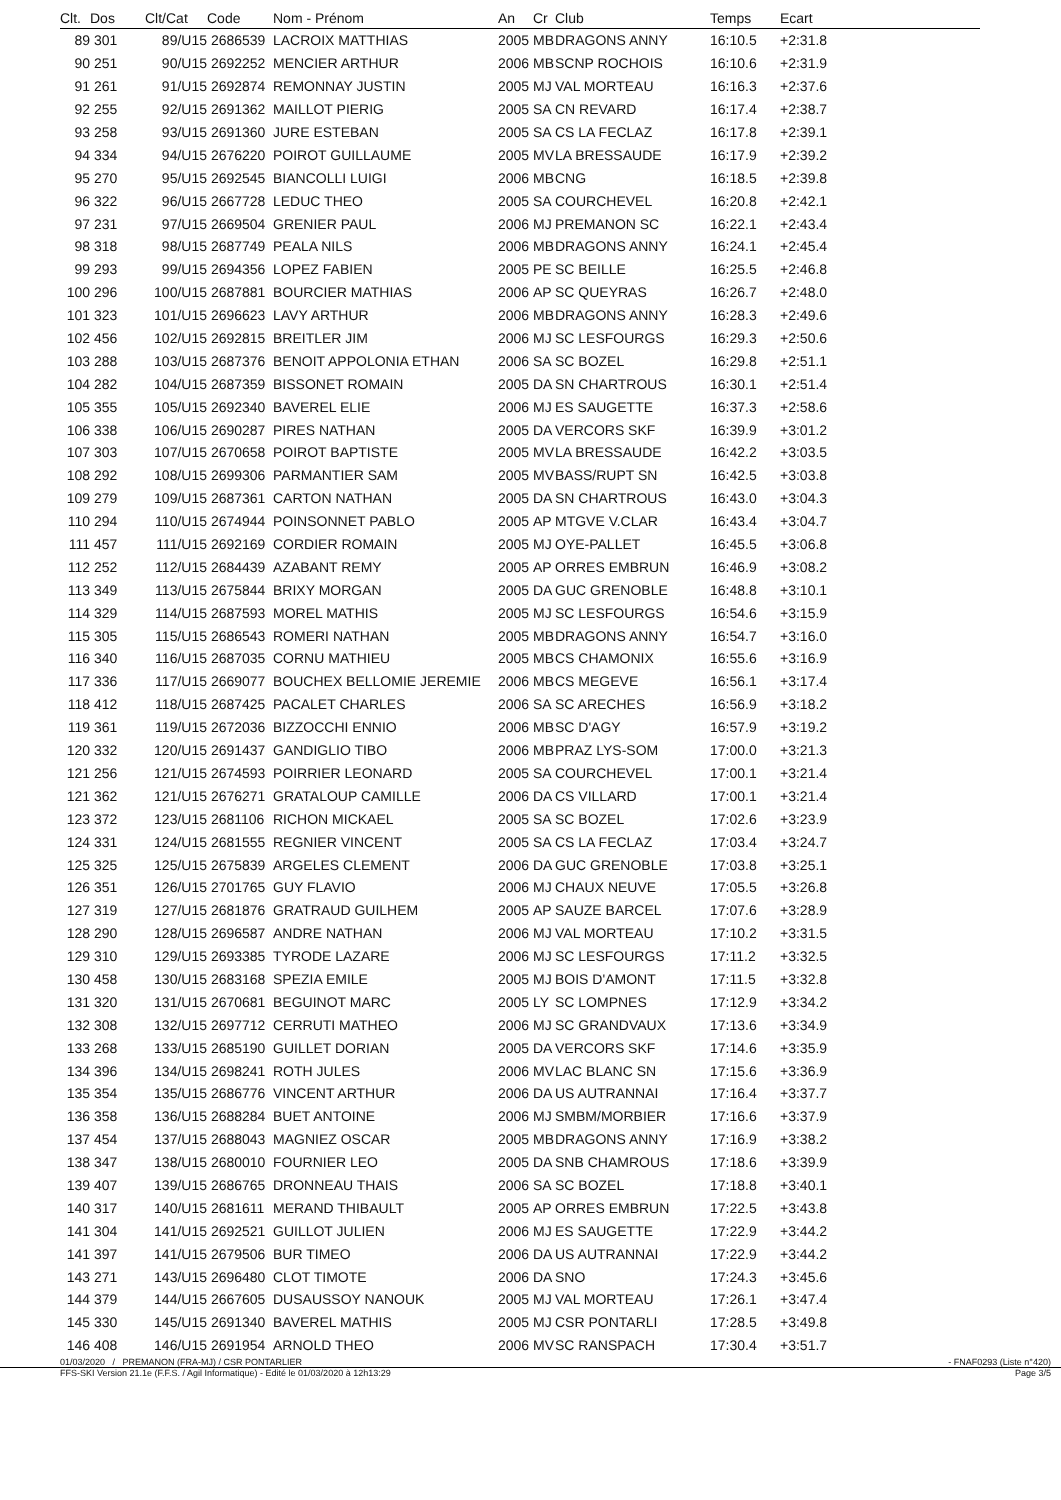| Clt. | Dos | Clt/Cat | Code | Nom - Prénom | An | Cr | Club | Temps | Ecart |
| --- | --- | --- | --- | --- | --- | --- | --- | --- | --- |
| 89 | 301 | 89/U15 | 2686539 | LACROIX MATTHIAS | 2005 | MB | DRAGONS ANNY | 16:10.5 | +2:31.8 |
| 90 | 251 | 90/U15 | 2692252 | MENCIER ARTHUR | 2006 | MB | SCNP ROCHOIS | 16:10.6 | +2:31.9 |
| 91 | 261 | 91/U15 | 2692874 | REMONNAY JUSTIN | 2005 | MJ | VAL MORTEAU | 16:16.3 | +2:37.6 |
| 92 | 255 | 92/U15 | 2691362 | MAILLOT PIERIG | 2005 | SA | CN REVARD | 16:17.4 | +2:38.7 |
| 93 | 258 | 93/U15 | 2691360 | JURE ESTEBAN | 2005 | SA | CS LA FECLAZ | 16:17.8 | +2:39.1 |
| 94 | 334 | 94/U15 | 2676220 | POIROT GUILLAUME | 2005 | MV | LA BRESSAUDE | 16:17.9 | +2:39.2 |
| 95 | 270 | 95/U15 | 2692545 | BIANCOLLI LUIGI | 2006 | MB | CNG | 16:18.5 | +2:39.8 |
| 96 | 322 | 96/U15 | 2667728 | LEDUC THEO | 2005 | SA | COURCHEVEL | 16:20.8 | +2:42.1 |
| 97 | 231 | 97/U15 | 2669504 | GRENIER PAUL | 2006 | MJ | PREMANON SC | 16:22.1 | +2:43.4 |
| 98 | 318 | 98/U15 | 2687749 | PEALA NILS | 2006 | MB | DRAGONS ANNY | 16:24.1 | +2:45.4 |
| 99 | 293 | 99/U15 | 2694356 | LOPEZ FABIEN | 2005 | PE | SC BEILLE | 16:25.5 | +2:46.8 |
| 100 | 296 | 100/U15 | 2687881 | BOURCIER MATHIAS | 2006 | AP | SC QUEYRAS | 16:26.7 | +2:48.0 |
| 101 | 323 | 101/U15 | 2696623 | LAVY ARTHUR | 2006 | MB | DRAGONS ANNY | 16:28.3 | +2:49.6 |
| 102 | 456 | 102/U15 | 2692815 | BREITLER JIM | 2006 | MJ | SC LESFOURGS | 16:29.3 | +2:50.6 |
| 103 | 288 | 103/U15 | 2687376 | BENOIT APPOLONIA ETHAN | 2006 | SA | SC BOZEL | 16:29.8 | +2:51.1 |
| 104 | 282 | 104/U15 | 2687359 | BISSONET ROMAIN | 2005 | DA | SN CHARTROUS | 16:30.1 | +2:51.4 |
| 105 | 355 | 105/U15 | 2692340 | BAVEREL ELIE | 2006 | MJ | ES SAUGETTE | 16:37.3 | +2:58.6 |
| 106 | 338 | 106/U15 | 2690287 | PIRES NATHAN | 2005 | DA | VERCORS SKF | 16:39.9 | +3:01.2 |
| 107 | 303 | 107/U15 | 2670658 | POIROT BAPTISTE | 2005 | MV | LA BRESSAUDE | 16:42.2 | +3:03.5 |
| 108 | 292 | 108/U15 | 2699306 | PARMANTIER SAM | 2005 | MV | BASS/RUPT SN | 16:42.5 | +3:03.8 |
| 109 | 279 | 109/U15 | 2687361 | CARTON NATHAN | 2005 | DA | SN CHARTROUS | 16:43.0 | +3:04.3 |
| 110 | 294 | 110/U15 | 2674944 | POINSONNET PABLO | 2005 | AP | MTGVE V.CLAR | 16:43.4 | +3:04.7 |
| 111 | 457 | 111/U15 | 2692169 | CORDIER ROMAIN | 2005 | MJ | OYE-PALLET | 16:45.5 | +3:06.8 |
| 112 | 252 | 112/U15 | 2684439 | AZABANT REMY | 2005 | AP | ORRES EMBRUN | 16:46.9 | +3:08.2 |
| 113 | 349 | 113/U15 | 2675844 | BRIXY MORGAN | 2005 | DA | GUC GRENOBLE | 16:48.8 | +3:10.1 |
| 114 | 329 | 114/U15 | 2687593 | MOREL MATHIS | 2005 | MJ | SC LESFOURGS | 16:54.6 | +3:15.9 |
| 115 | 305 | 115/U15 | 2686543 | ROMERI NATHAN | 2005 | MB | DRAGONS ANNY | 16:54.7 | +3:16.0 |
| 116 | 340 | 116/U15 | 2687035 | CORNU MATHIEU | 2005 | MB | CS CHAMONIX | 16:55.6 | +3:16.9 |
| 117 | 336 | 117/U15 | 2669077 | BOUCHEX BELLOMIE JEREMIE | 2006 | MB | CS MEGEVE | 16:56.1 | +3:17.4 |
| 118 | 412 | 118/U15 | 2687425 | PACALET CHARLES | 2006 | SA | SC ARECHES | 16:56.9 | +3:18.2 |
| 119 | 361 | 119/U15 | 2672036 | BIZZOCCHI ENNIO | 2006 | MB | SC D'AGY | 16:57.9 | +3:19.2 |
| 120 | 332 | 120/U15 | 2691437 | GANDIGLIO TIBO | 2006 | MB | PRAZ LYS-SOM | 17:00.0 | +3:21.3 |
| 121 | 256 | 121/U15 | 2674593 | POIRRIER LEONARD | 2005 | SA | COURCHEVEL | 17:00.1 | +3:21.4 |
| 121 | 362 | 121/U15 | 2676271 | GRATALOUP CAMILLE | 2006 | DA | CS VILLARD | 17:00.1 | +3:21.4 |
| 123 | 372 | 123/U15 | 2681106 | RICHON MICKAEL | 2005 | SA | SC BOZEL | 17:02.6 | +3:23.9 |
| 124 | 331 | 124/U15 | 2681555 | REGNIER VINCENT | 2005 | SA | CS LA FECLAZ | 17:03.4 | +3:24.7 |
| 125 | 325 | 125/U15 | 2675839 | ARGELES CLEMENT | 2006 | DA | GUC GRENOBLE | 17:03.8 | +3:25.1 |
| 126 | 351 | 126/U15 | 2701765 | GUY FLAVIO | 2006 | MJ | CHAUX NEUVE | 17:05.5 | +3:26.8 |
| 127 | 319 | 127/U15 | 2681876 | GRATRAUD GUILHEM | 2005 | AP | SAUZE BARCEL | 17:07.6 | +3:28.9 |
| 128 | 290 | 128/U15 | 2696587 | ANDRE NATHAN | 2006 | MJ | VAL MORTEAU | 17:10.2 | +3:31.5 |
| 129 | 310 | 129/U15 | 2693385 | TYRODE LAZARE | 2006 | MJ | SC LESFOURGS | 17:11.2 | +3:32.5 |
| 130 | 458 | 130/U15 | 2683168 | SPEZIA EMILE | 2005 | MJ | BOIS D'AMONT | 17:11.5 | +3:32.8 |
| 131 | 320 | 131/U15 | 2670681 | BEGUINOT MARC | 2005 | LY | SC LOMPNES | 17:12.9 | +3:34.2 |
| 132 | 308 | 132/U15 | 2697712 | CERRUTI MATHEO | 2006 | MJ | SC GRANDVAUX | 17:13.6 | +3:34.9 |
| 133 | 268 | 133/U15 | 2685190 | GUILLET DORIAN | 2005 | DA | VERCORS SKF | 17:14.6 | +3:35.9 |
| 134 | 396 | 134/U15 | 2698241 | ROTH JULES | 2006 | MV | LAC BLANC SN | 17:15.6 | +3:36.9 |
| 135 | 354 | 135/U15 | 2686776 | VINCENT ARTHUR | 2006 | DA | US AUTRANNAI | 17:16.4 | +3:37.7 |
| 136 | 358 | 136/U15 | 2688284 | BUET ANTOINE | 2006 | MJ | SMBM/MORBIER | 17:16.6 | +3:37.9 |
| 137 | 454 | 137/U15 | 2688043 | MAGNIEZ OSCAR | 2005 | MB | DRAGONS ANNY | 17:16.9 | +3:38.2 |
| 138 | 347 | 138/U15 | 2680010 | FOURNIER LEO | 2005 | DA | SNB CHAMROUS | 17:18.6 | +3:39.9 |
| 139 | 407 | 139/U15 | 2686765 | DRONNEAU THAIS | 2006 | SA | SC BOZEL | 17:18.8 | +3:40.1 |
| 140 | 317 | 140/U15 | 2681611 | MERAND THIBAULT | 2005 | AP | ORRES EMBRUN | 17:22.5 | +3:43.8 |
| 141 | 304 | 141/U15 | 2692521 | GUILLOT JULIEN | 2006 | MJ | ES SAUGETTE | 17:22.9 | +3:44.2 |
| 141 | 397 | 141/U15 | 2679506 | BUR TIMEO | 2006 | DA | US AUTRANNAI | 17:22.9 | +3:44.2 |
| 143 | 271 | 143/U15 | 2696480 | CLOT TIMOTE | 2006 | DA | SNO | 17:24.3 | +3:45.6 |
| 144 | 379 | 144/U15 | 2667605 | DUSAUSSOY NANOUK | 2005 | MJ | VAL MORTEAU | 17:26.1 | +3:47.4 |
| 145 | 330 | 145/U15 | 2691340 | BAVEREL MATHIS | 2005 | MJ | CSR PONTARLI | 17:28.5 | +3:49.8 |
| 146 | 408 | 146/U15 | 2691954 | ARNOLD THEO | 2006 | MV | SC RANSPACH | 17:30.4 | +3:51.7 |
01/03/2020 / PREMANON (FRA-MJ) / CSR PONTARLIER - FNAF0293 (Liste n°420)
FFS-SKI Version 21.1e (F.F.S. / Agil Informatique) - Edité le 01/03/2020 à 12h13:29 Page 3/5